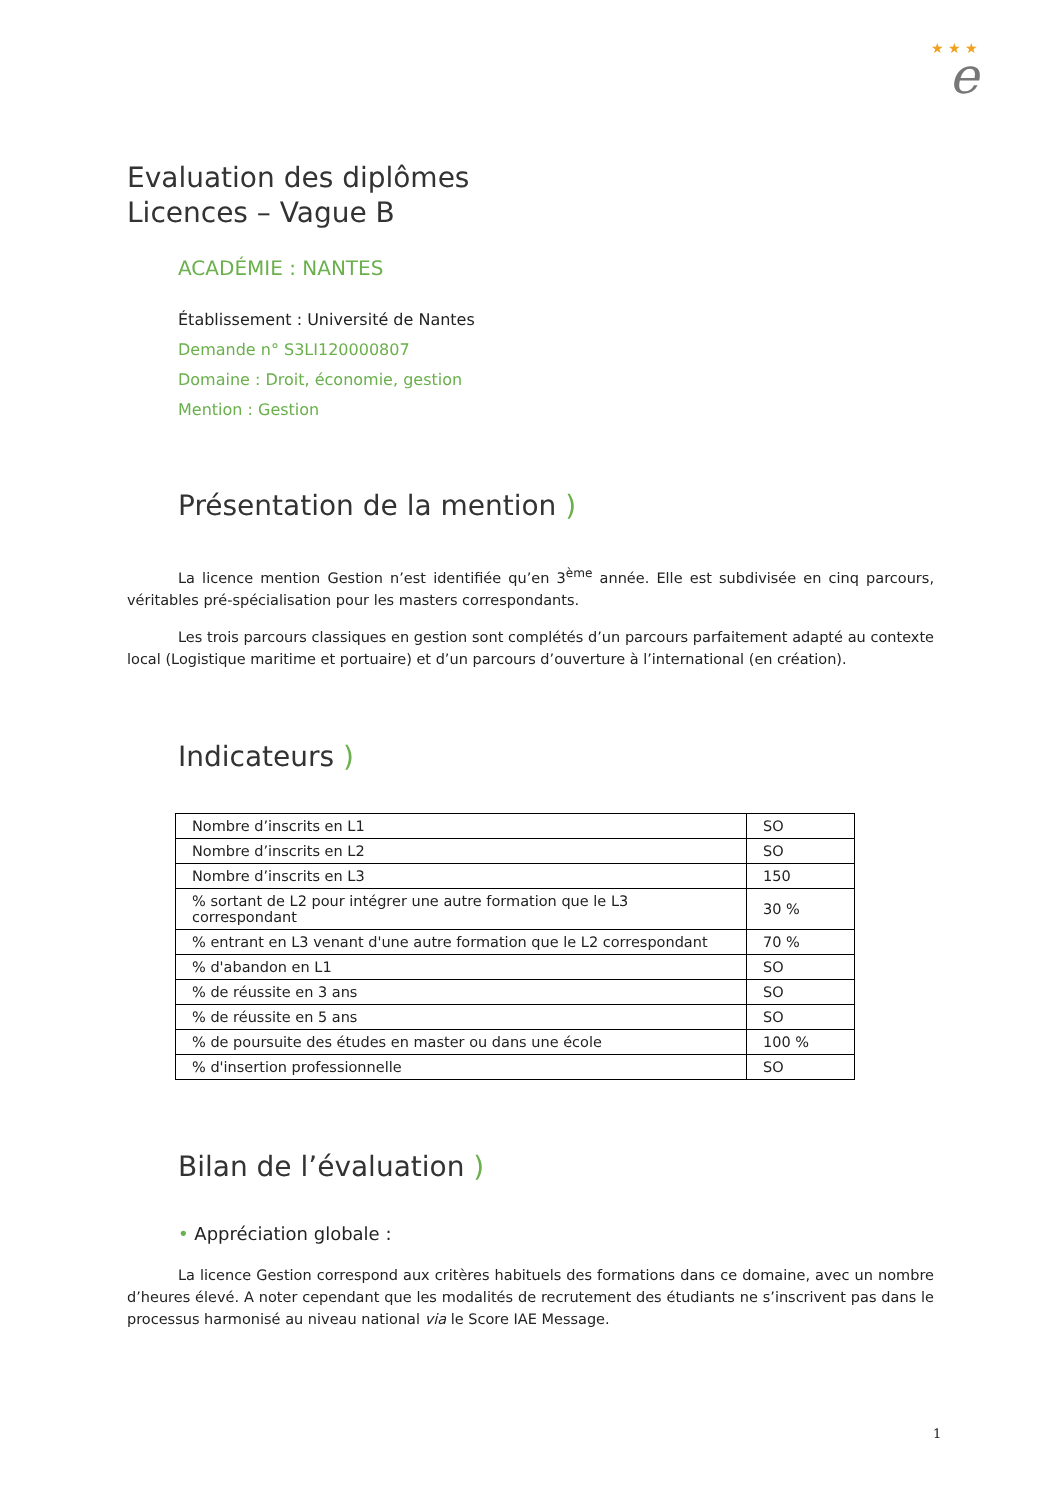★ ★ ★
e
Evaluation des diplômes
Licences – Vague B
ACADÉMIE : NANTES
Établissement : Université de Nantes
Demande n° S3LI120000807
Domaine : Droit, économie, gestion
Mention : Gestion
Présentation de la mention )
La licence mention Gestion n’est identifiée qu’en 3<sup>ème</sup> année. Elle est subdivisée en cinq parcours, véritables pré-spécialisation pour les masters correspondants.
Les trois parcours classiques en gestion sont complétés d’un parcours parfaitement adapté au contexte local (Logistique maritime et portuaire) et d’un parcours d’ouverture à l’international (en création).
Indicateurs )
| Nombre d’inscrits en L1 | SO |
| Nombre d’inscrits en L2 | SO |
| Nombre d’inscrits en L3 | 150 |
| % sortant de L2 pour intégrer une autre formation que le L3 correspondant | 30 % |
| % entrant en L3 venant d'une autre formation que le L2 correspondant | 70 % |
| % d'abandon en L1 | SO |
| % de réussite en 3 ans | SO |
| % de réussite en 5 ans | SO |
| % de poursuite des études en master ou dans une école | 100 % |
| % d'insertion professionnelle | SO |
Bilan de l’évaluation )
• Appréciation globale :
La licence Gestion correspond aux critères habituels des formations dans ce domaine, avec un nombre d’heures élevé. A noter cependant que les modalités de recrutement des étudiants ne s’inscrivent pas dans le processus harmonisé au niveau national via le Score IAE Message.
1